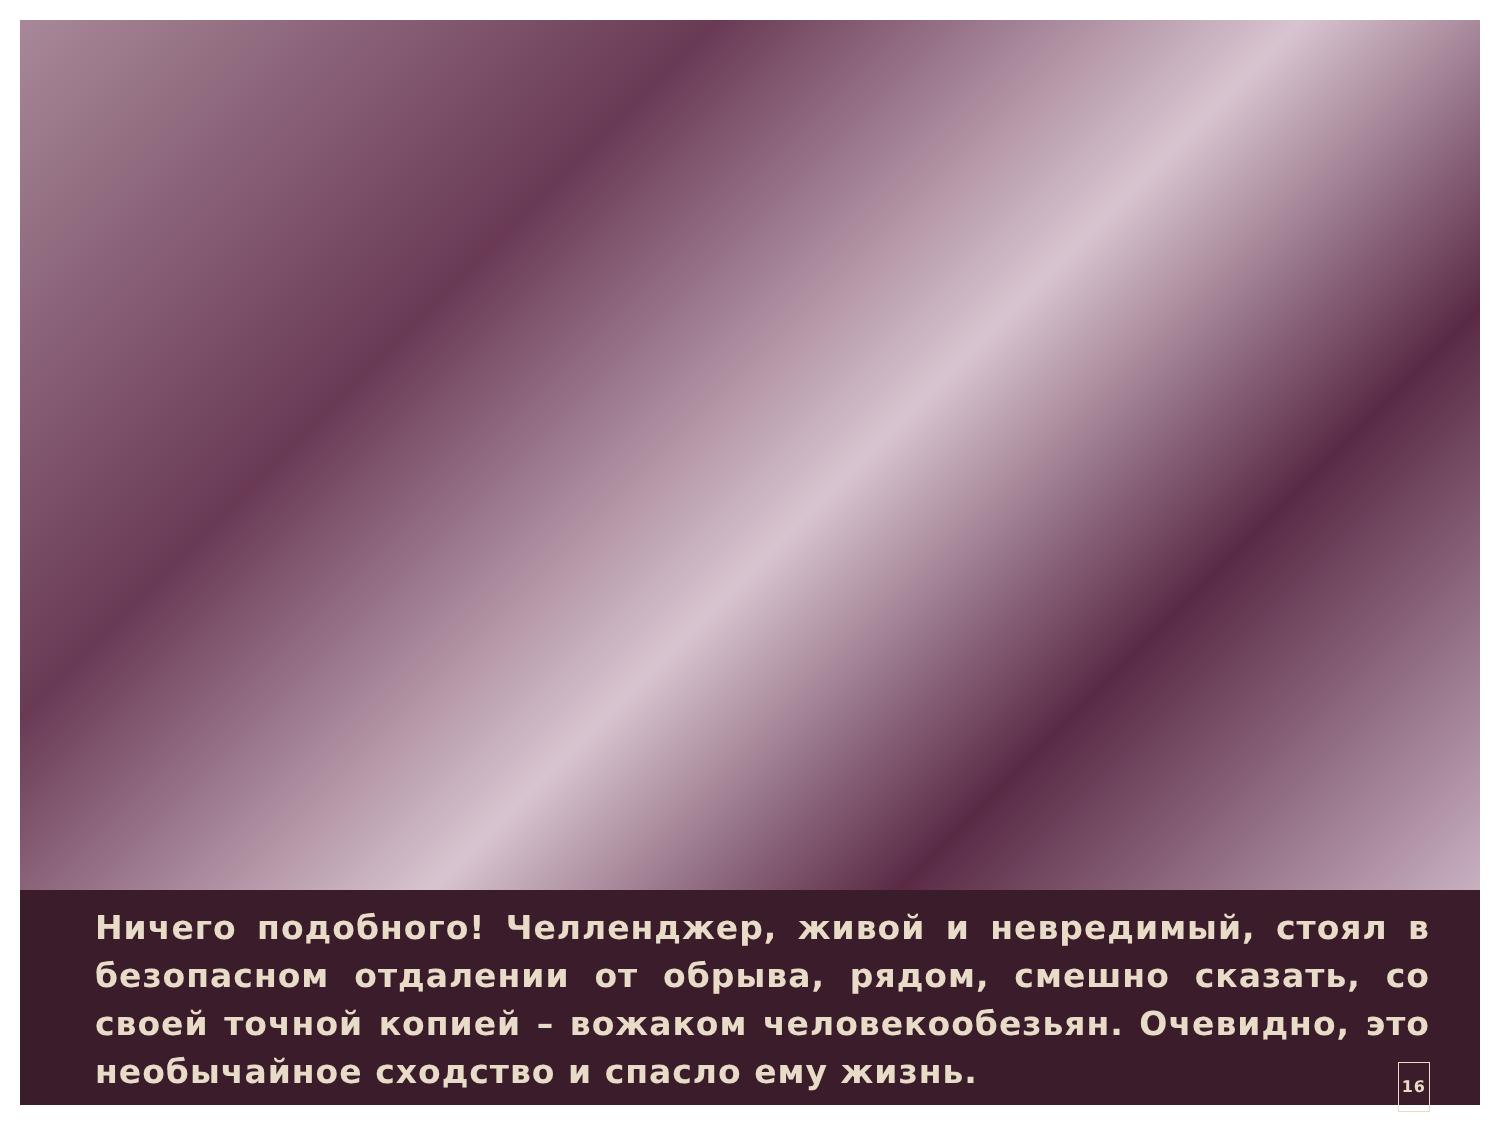Ничего подобного! Челленджер, живой и невредимый, стоял в безопасном отдалении от обрыва, рядом, смешно сказать, со своей точной копией – вожаком человекообезьян. Очевидно, это необычайное сходство и спасло ему жизнь. 16